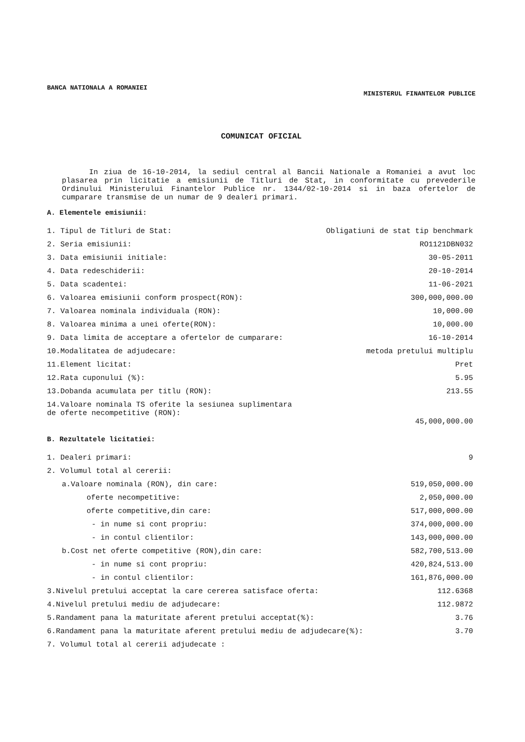BANCA NATIONALA A ROMANIEI
MINISTERUL FINANTELOR PUBLICE
COMUNICAT OFICIAL
In ziua de 16-10-2014, la sediul central al Bancii Nationale a Romaniei a avut loc plasarea prin licitatie a emisiunii de Titluri de Stat, in conformitate cu prevederile Ordinului Ministerului Finantelor Publice nr. 1344/02-10-2014 si in baza ofertelor de cumparare transmise de un numar de 9 dealeri primari.
A. Elementele emisiunii:
| 1. Tipul de Titluri de Stat: | Obligatiuni de stat tip benchmark |
| 2. Seria emisiunii: | RO1121DBN032 |
| 3. Data emisiunii initiale: | 30-05-2011 |
| 4. Data redeschiderii: | 20-10-2014 |
| 5. Data scadentei: | 11-06-2021 |
| 6. Valoarea emisiunii conform prospect(RON): | 300,000,000.00 |
| 7. Valoarea nominala individuala (RON): | 10,000.00 |
| 8. Valoarea minima a unei oferte(RON): | 10,000.00 |
| 9. Data limita de acceptare a ofertelor de cumparare: | 16-10-2014 |
| 10.Modalitatea de adjudecare: | metoda pretului multiplu |
| 11.Element licitat: | Pret |
| 12.Rata cuponului (%): | 5.95 |
| 13.Dobanda acumulata per titlu (RON): | 213.55 |
| 14.Valoare nominala TS oferite la sesiunea suplimentara de oferte necompetitive (RON): | 45,000,000.00 |
B. Rezultatele licitatiei:
| 1. Dealeri primari: | 9 |
| 2. Volumul total al cererii: | |
| a.Valoare nominala (RON), din care: | 519,050,000.00 |
| oferte necompetitive: | 2,050,000.00 |
| oferte competitive,din care: | 517,000,000.00 |
| - in nume si cont propriu: | 374,000,000.00 |
| - in contul clientilor: | 143,000,000.00 |
| b.Cost net oferte competitive (RON),din care: | 582,700,513.00 |
| - in nume si cont propriu: | 420,824,513.00 |
| - in contul clientilor: | 161,876,000.00 |
| 3.Nivelul pretului acceptat la care cererea satisface oferta: | 112.6368 |
| 4.Nivelul pretului mediu de adjudecare: | 112.9872 |
| 5.Randament pana la maturitate aferent pretului acceptat(%): | 3.76 |
| 6.Randament pana la maturitate aferent pretului mediu de adjudecare(%): | 3.70 |
| 7. Volumul total al cererii adjudecate : | |